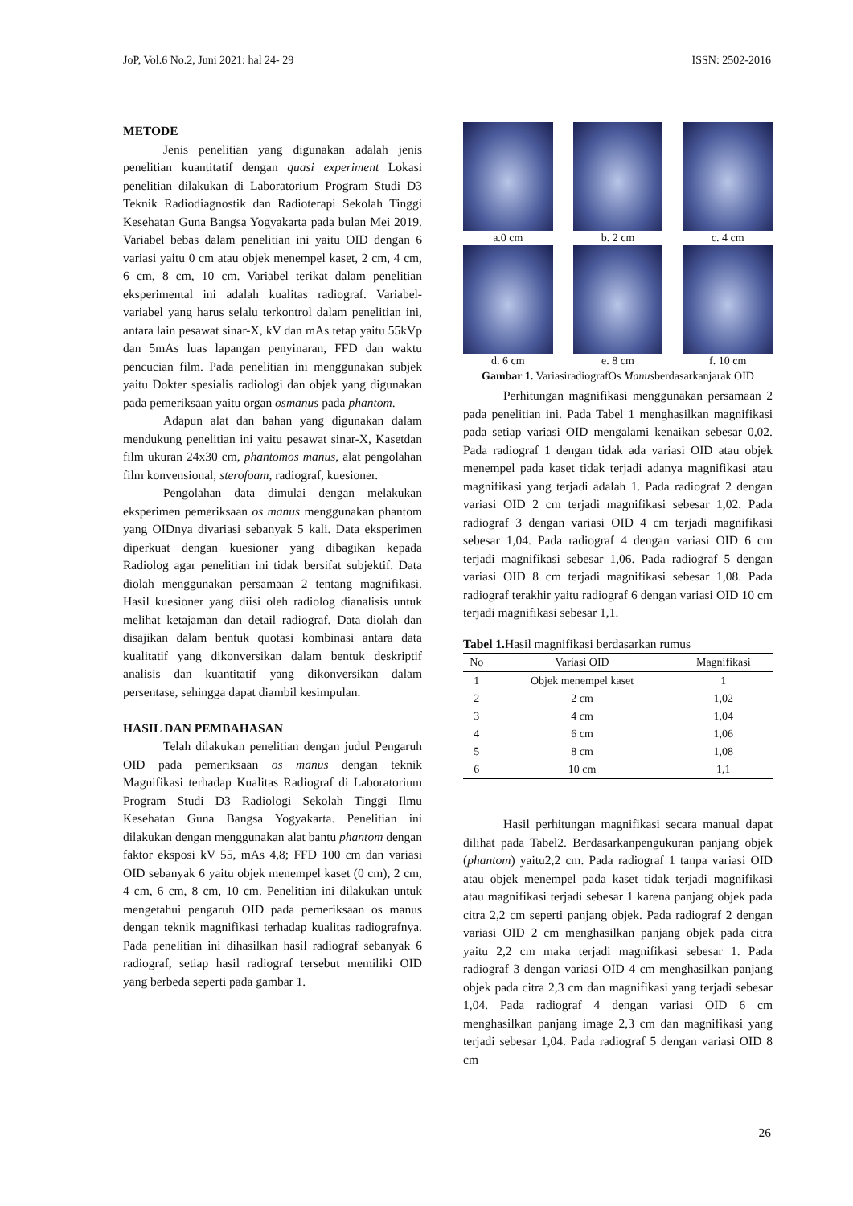JoP, Vol.6 No.2, Juni 2021: hal 24- 29 ISSN: 2502-2016
METODE
Jenis penelitian yang digunakan adalah jenis penelitian kuantitatif dengan quasi experiment Lokasi penelitian dilakukan di Laboratorium Program Studi D3 Teknik Radiodiagnostik dan Radioterapi Sekolah Tinggi Kesehatan Guna Bangsa Yogyakarta pada bulan Mei 2019. Variabel bebas dalam penelitian ini yaitu OID dengan 6 variasi yaitu 0 cm atau objek menempel kaset, 2 cm, 4 cm, 6 cm, 8 cm, 10 cm. Variabel terikat dalam penelitian eksperimental ini adalah kualitas radiograf. Variabel-variabel yang harus selalu terkontrol dalam penelitian ini, antara lain pesawat sinar-X, kV dan mAs tetap yaitu 55kVp dan 5mAs luas lapangan penyinaran, FFD dan waktu pencucian film. Pada penelitian ini menggunakan subjek yaitu Dokter spesialis radiologi dan objek yang digunakan pada pemeriksaan yaitu organ osmanus pada phantom.
Adapun alat dan bahan yang digunakan dalam mendukung penelitian ini yaitu pesawat sinar-X, Kasetdan film ukuran 24x30 cm, phantomos manus, alat pengolahan film konvensional, sterofoam, radiograf, kuesioner.
Pengolahan data dimulai dengan melakukan eksperimen pemeriksaan os manus menggunakan phantom yang OIDnya divariasi sebanyak 5 kali. Data eksperimen diperkuat dengan kuesioner yang dibagikan kepada Radiolog agar penelitian ini tidak bersifat subjektif. Data diolah menggunakan persamaan 2 tentang magnifikasi. Hasil kuesioner yang diisi oleh radiolog dianalisis untuk melihat ketajaman dan detail radiograf. Data diolah dan disajikan dalam bentuk quotasi kombinasi antara data kualitatif yang dikonversikan dalam bentuk deskriptif analisis dan kuantitatif yang dikonversikan dalam persentase, sehingga dapat diambil kesimpulan.
HASIL DAN PEMBAHASAN
Telah dilakukan penelitian dengan judul Pengaruh OID pada pemeriksaan os manus dengan teknik Magnifikasi terhadap Kualitas Radiograf di Laboratorium Program Studi D3 Radiologi Sekolah Tinggi Ilmu Kesehatan Guna Bangsa Yogyakarta. Penelitian ini dilakukan dengan menggunakan alat bantu phantom dengan faktor eksposi kV 55, mAs 4,8; FFD 100 cm dan variasi OID sebanyak 6 yaitu objek menempel kaset (0 cm), 2 cm, 4 cm, 6 cm, 8 cm, 10 cm. Penelitian ini dilakukan untuk mengetahui pengaruh OID pada pemeriksaan os manus dengan teknik magnifikasi terhadap kualitas radiografnya. Pada penelitian ini dihasilkan hasil radiograf sebanyak 6 radiograf, setiap hasil radiograf tersebut memiliki OID yang berbeda seperti pada gambar 1.
a.0 cm
b. 2 cm
c. 4 cm
d. 6 cm
e. 8 cm
f. 10 cm
Gambar 1. VariasiradiografOs Manusberdasarkanjarak OID
Perhitungan magnifikasi menggunakan persamaan 2 pada penelitian ini. Pada Tabel 1 menghasilkan magnifikasi pada setiap variasi OID mengalami kenaikan sebesar 0,02. Pada radiograf 1 dengan tidak ada variasi OID atau objek menempel pada kaset tidak terjadi adanya magnifikasi atau magnifikasi yang terjadi adalah 1. Pada radiograf 2 dengan variasi OID 2 cm terjadi magnifikasi sebesar 1,02. Pada radiograf 3 dengan variasi OID 4 cm terjadi magnifikasi sebesar 1,04. Pada radiograf 4 dengan variasi OID 6 cm terjadi magnifikasi sebesar 1,06. Pada radiograf 5 dengan variasi OID 8 cm terjadi magnifikasi sebesar 1,08. Pada radiograf terakhir yaitu radiograf 6 dengan variasi OID 10 cm terjadi magnifikasi sebesar 1,1.
Tabel 1. Hasil magnifikasi berdasarkan rumus
| No | Variasi OID | Magnifikasi |
| --- | --- | --- |
| 1 | Objek menempel kaset | 1 |
| 2 | 2 cm | 1,02 |
| 3 | 4 cm | 1,04 |
| 4 | 6 cm | 1,06 |
| 5 | 8 cm | 1,08 |
| 6 | 10 cm | 1,1 |
Hasil perhitungan magnifikasi secara manual dapat dilihat pada Tabel2. Berdasarkanpengukuran panjang objek (phantom) yaitu2,2 cm. Pada radiograf 1 tanpa variasi OID atau objek menempel pada kaset tidak terjadi magnifikasi atau magnifikasi terjadi sebesar 1 karena panjang objek pada citra 2,2 cm seperti panjang objek. Pada radiograf 2 dengan variasi OID 2 cm menghasilkan panjang objek pada citra yaitu 2,2 cm maka terjadi magnifikasi sebesar 1. Pada radiograf 3 dengan variasi OID 4 cm menghasilkan panjang objek pada citra 2,3 cm dan magnifikasi yang terjadi sebesar 1,04. Pada radiograf 4 dengan variasi OID 6 cm menghasilkan panjang image 2,3 cm dan magnifikasi yang terjadi sebesar 1,04. Pada radiograf 5 dengan variasi OID 8 cm
26